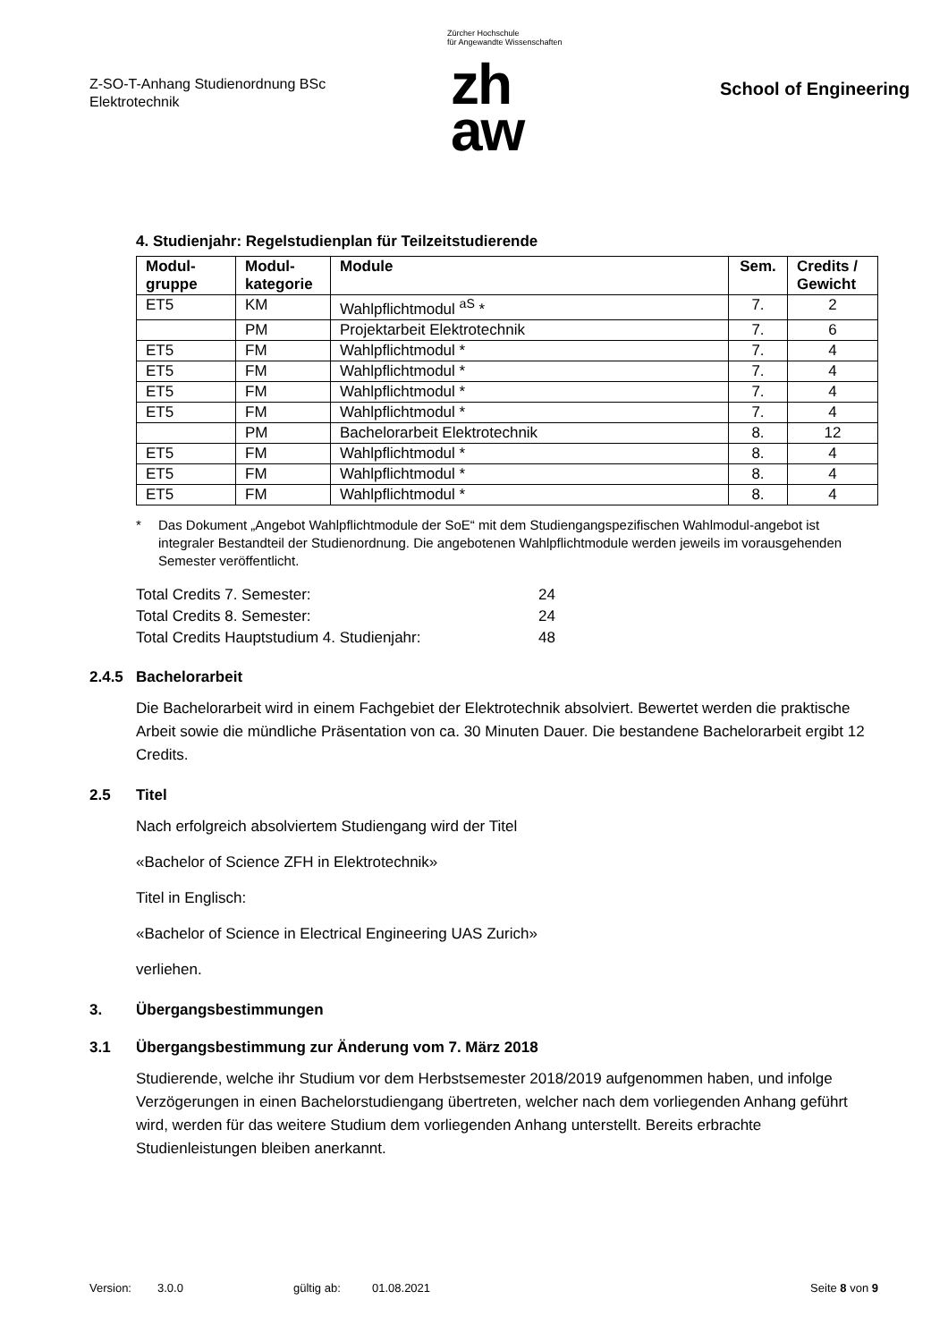Z-SO-T-Anhang Studienordnung BSc
Elektrotechnik
Zürcher Hochschule
für Angewandte Wissenschaften
zh
aw
School of Engineering
4. Studienjahr: Regelstudienplan für Teilzeitstudierende
| Modul- gruppe | Modul- kategorie | Module | Sem. | Credits / Gewicht |
| --- | --- | --- | --- | --- |
| ET5 | KM | Wahlpflichtmodul <sup>aS</sup> * | 7. | 2 |
| | PM | Projektarbeit Elektrotechnik | 7. | 6 |
| ET5 | FM | Wahlpflichtmodul * | 7. | 4 |
| ET5 | FM | Wahlpflichtmodul * | 7. | 4 |
| ET5 | FM | Wahlpflichtmodul * | 7. | 4 |
| ET5 | FM | Wahlpflichtmodul * | 7. | 4 |
| | PM | Bachelorarbeit Elektrotechnik | 8. | 12 |
| ET5 | FM | Wahlpflichtmodul * | 8. | 4 |
| ET5 | FM | Wahlpflichtmodul * | 8. | 4 |
| ET5 | FM | Wahlpflichtmodul * | 8. | 4 |
* Das Dokument „Angebot Wahlpflichtmodule der SoE“ mit dem Studiengangspezifischen Wahlmodul-angebot ist integraler Bestandteil der Studienordnung. Die angebotenen Wahlpflichtmodule werden jeweils im vorausgehenden Semester veröffentlicht.
| Total Credits 7. Semester: | 24 |
| Total Credits 8. Semester: | 24 |
| Total Credits Hauptstudium 4. Studienjahr: | 48 |
2.4.5 Bachelorarbeit
Die Bachelorarbeit wird in einem Fachgebiet der Elektrotechnik absolviert. Bewertet werden die praktische Arbeit sowie die mündliche Präsentation von ca. 30 Minuten Dauer. Die bestandene Bachelorarbeit ergibt 12 Credits.
2.5 Titel
Nach erfolgreich absolviertem Studiengang wird der Titel
«Bachelor of Science ZFH in Elektrotechnik»
Titel in Englisch:
«Bachelor of Science in Electrical Engineering UAS Zurich»
verliehen.
3. Übergangsbestimmungen
3.1 Übergangsbestimmung zur Änderung vom 7. März 2018
Studierende, welche ihr Studium vor dem Herbstsemester 2018/2019 aufgenommen haben, und infolge Verzögerungen in einen Bachelorstudiengang übertreten, welcher nach dem vorliegenden Anhang geführt wird, werden für das weitere Studium dem vorliegenden Anhang unterstellt. Bereits erbrachte Studienleistungen bleiben anerkannt.
Version: 3.0.0 gültig ab: 01.08.2021 Seite 8 von 9